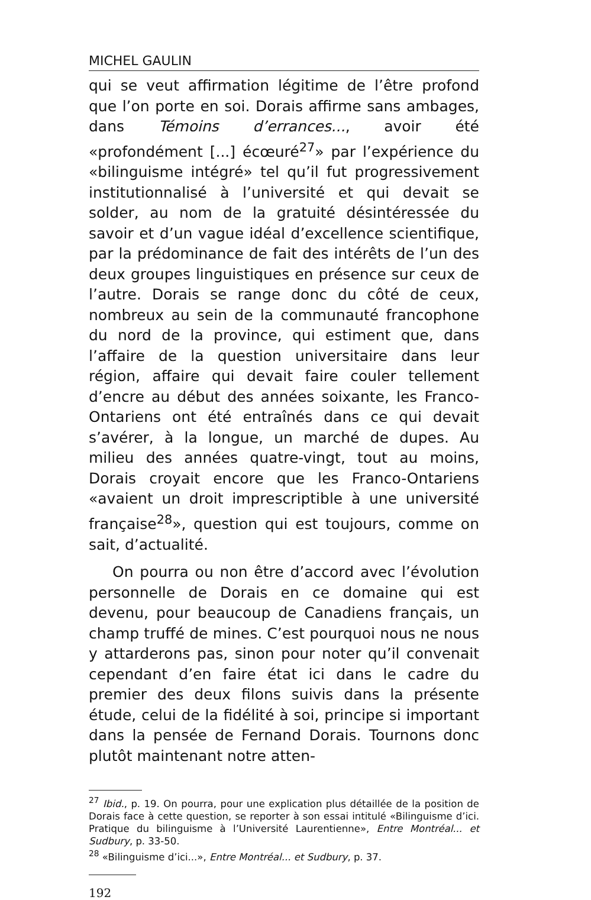MICHEL GAULIN
qui se veut affirmation légitime de l’être profond que l’on porte en soi. Dorais affirme sans ambages, dans Témoins d’errances..., avoir été «profondément [...] écœuré<sup>27</sup>» par l’expérience du «bilinguisme intégré» tel qu’il fut progressivement institutionnalisé à l’université et qui devait se solder, au nom de la gratuité désintéressée du savoir et d’un vague idéal d’excellence scientifique, par la prédominance de fait des intérêts de l’un des deux groupes linguistiques en présence sur ceux de l’autre. Dorais se range donc du côté de ceux, nombreux au sein de la communauté francophone du nord de la province, qui estiment que, dans l’affaire de la question universitaire dans leur région, affaire qui devait faire couler tellement d’encre au début des années soixante, les Franco-Ontariens ont été entraînés dans ce qui devait s’avérer, à la longue, un marché de dupes. Au milieu des années quatre-vingt, tout au moins, Dorais croyait encore que les Franco-Ontariens «avaient un droit imprescriptible à une université française<sup>28</sup>», question qui est toujours, comme on sait, d’actualité.
On pourra ou non être d’accord avec l’évolution personnelle de Dorais en ce domaine qui est devenu, pour beaucoup de Canadiens français, un champ truffé de mines. C’est pourquoi nous ne nous y attarderons pas, sinon pour noter qu’il convenait cependant d’en faire état ici dans le cadre du premier des deux filons suivis dans la présente étude, celui de la fidélité à soi, principe si important dans la pensée de Fernand Dorais. Tournons donc plutôt maintenant notre atten-
<sup>27</sup> Ibid., p. 19. On pourra, pour une explication plus détaillée de la position de Dorais face à cette question, se reporter à son essai intitulé «Bilinguisme d’ici. Pratique du bilinguisme à l’Université Laurentienne», Entre Montréal... et Sudbury, p. 33-50.
<sup>28</sup> «Bilinguisme d’ici...», Entre Montréal... et Sudbury, p. 37.
192